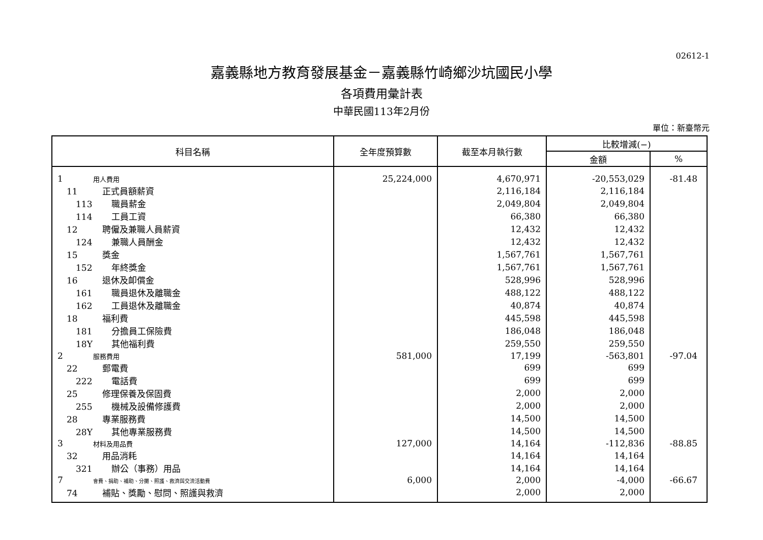02612-1
嘉義縣地方教育發展基金－嘉義縣竹崎鄉沙坑國民小學
各項費用彙計表
中華民國113年2月份
單位：新臺幣元
| 科目名稱 | 全年度預算數 | 截至本月執行數 | 比較增減(−) | |
| --- | --- | --- | --- | --- |
| | | | 金額 | % |
| 1 用人費用 | 25,224,000 | 4,670,971 | -20,553,029 | -81.48 |
| 11 正式員額薪資 | | 2,116,184 | 2,116,184 | |
| 113 職員薪金 | | 2,049,804 | 2,049,804 | |
| 114 工員工資 | | 66,380 | 66,380 | |
| 12 聘僱及兼職人員薪資 | | 12,432 | 12,432 | |
| 124 兼職人員酬金 | | 12,432 | 12,432 | |
| 15 獎金 | | 1,567,761 | 1,567,761 | |
| 152 年終獎金 | | 1,567,761 | 1,567,761 | |
| 16 退休及卹償金 | | 528,996 | 528,996 | |
| 161 職員退休及離職金 | | 488,122 | 488,122 | |
| 162 工員退休及離職金 | | 40,874 | 40,874 | |
| 18 福利費 | | 445,598 | 445,598 | |
| 181 分擔員工保險費 | | 186,048 | 186,048 | |
| 18Y 其他福利費 | | 259,550 | 259,550 | |
| 2 服務費用 | 581,000 | 17,199 | -563,801 | -97.04 |
| 22 郵電費 | | 699 | 699 | |
| 222 電話費 | | 699 | 699 | |
| 25 修理保養及保固費 | | 2,000 | 2,000 | |
| 255 機械及設備修護費 | | 2,000 | 2,000 | |
| 28 專業服務費 | | 14,500 | 14,500 | |
| 28Y 其他專業服務費 | | 14,500 | 14,500 | |
| 3 材料及用品費 | 127,000 | 14,164 | -112,836 | -88.85 |
| 32 用品消耗 | | 14,164 | 14,164 | |
| 321 辦公（事務）用品 | | 14,164 | 14,164 | |
| 7 會費、捐助、補助、分攤、照護、救濟與交流活動費 | 6,000 | 2,000 | -4,000 | -66.67 |
| 74 補貼、獎勵、慰問、照護與救濟 | | 2,000 | 2,000 | |